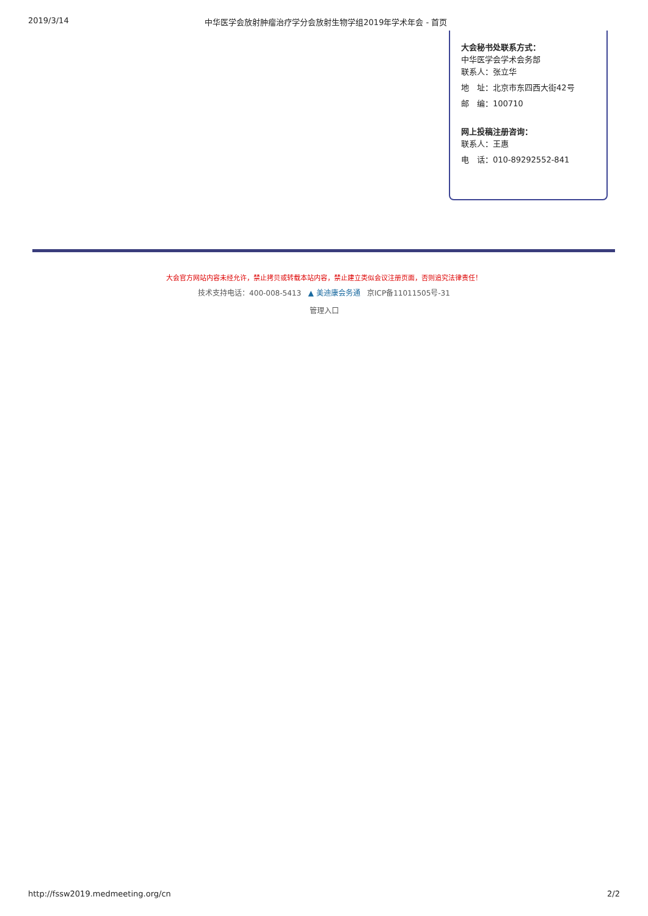2019/3/14 中华医学会放射肿瘤治疗学分会放射生物学组2019年学术年会 - 首页
大会秘书处联系方式：
中华医学会学术会务部
联系人：张立华
地　址：北京市东四西大街42号
邮　编：100710
网上投稿注册咨询：
联系人：王惠
电　话：010-89292552-841
大会官方网站内容未经允许，禁止拷贝或转载本站内容，禁止建立类似会议注册页面，否则追究法律责任！
技术支持电话：400-008-5413 ▲ 美迪康会务通 京ICP备11011505号-31
管理入口
http://fssw2019.medmeeting.org/cn 2/2